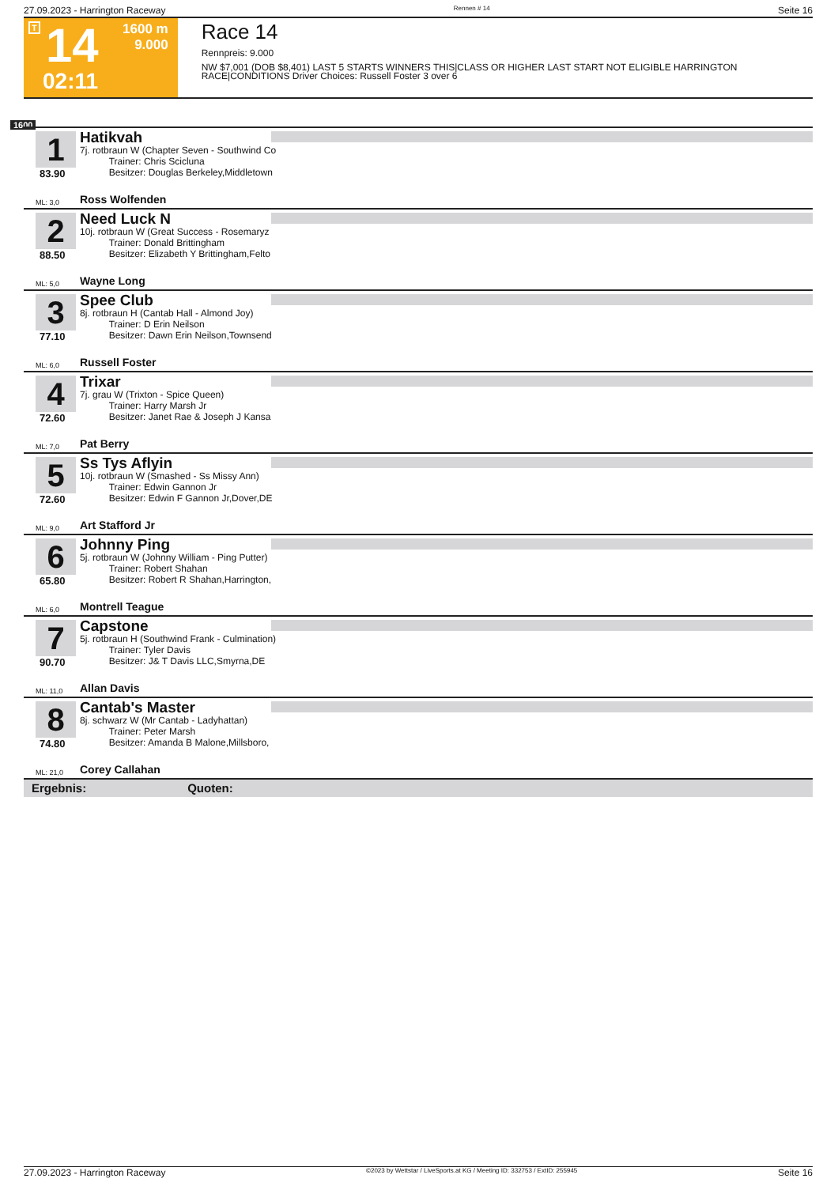27.09.2023 - Harrington Raceway Rennen # 14 Seite 16
T 14
02:11
1600 m
9.000
Race 14
Rennpreis: 9.000
NW $7,001 (DOB $8,401) LAST 5 STARTS WINNERS THIS|CLASS OR HIGHER LAST START NOT ELIGIBLE HARRINGTON RACE|CONDITIONS Driver Choices: Russell Foster 3 over 6
1600
1
83.90
Hatikvah
7j. rotbraun W (Chapter Seven - Southwind Co
Trainer: Chris Scicluna
Besitzer: Douglas Berkeley,Middletown
ML: 3,0 Ross Wolfenden
2
88.50
Need Luck N
10j. rotbraun W (Great Success - Rosemaryz
Trainer: Donald Brittingham
Besitzer: Elizabeth Y Brittingham,Felto
ML: 5,0 Wayne Long
3
77.10
Spee Club
8j. rotbraun H (Cantab Hall - Almond Joy)
Trainer: D Erin Neilson
Besitzer: Dawn Erin Neilson,Townsend
ML: 6,0 Russell Foster
4
72.60
Trixar
7j. grau W (Trixton - Spice Queen)
Trainer: Harry Marsh Jr
Besitzer: Janet Rae & Joseph J Kansa
ML: 7,0 Pat Berry
5
72.60
Ss Tys Aflyin
10j. rotbraun W (Smashed - Ss Missy Ann)
Trainer: Edwin Gannon Jr
Besitzer: Edwin F Gannon Jr,Dover,DE
ML: 9,0 Art Stafford Jr
6
65.80
Johnny Ping
5j. rotbraun W (Johnny William - Ping Putter)
Trainer: Robert Shahan
Besitzer: Robert R Shahan,Harrington,
ML: 6,0 Montrell Teague
7
90.70
Capstone
5j. rotbraun H (Southwind Frank - Culmination)
Trainer: Tyler Davis
Besitzer: J& T Davis LLC,Smyrna,DE
ML: 11,0 Allan Davis
8
74.80
Cantab's Master
8j. schwarz W (Mr Cantab - Ladyhattan)
Trainer: Peter Marsh
Besitzer: Amanda B Malone,Millsboro,
ML: 21,0 Corey Callahan
Ergebnis: Quoten:
27.09.2023 - Harrington Raceway ©2023 by Wettstar / LiveSports.at KG / Meeting ID: 332753 / ExtID: 255945 Seite 16